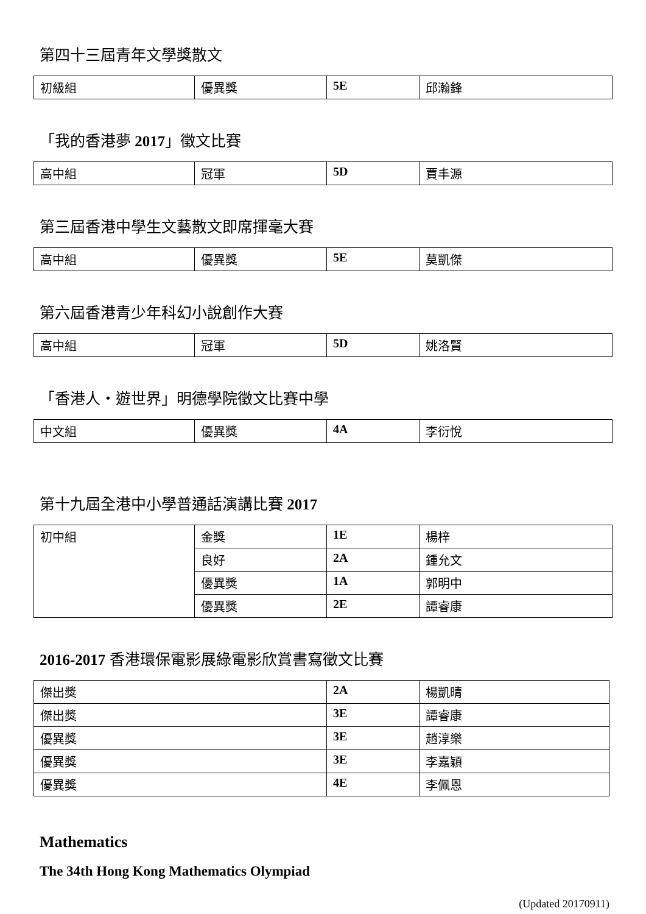第四十三屆青年文學獎散文
| 初級組 | 優異獎 | 5E | 邱瀚鋒 |
「我的香港夢 2017」徵文比賽
| 高中組 | 冠軍 | 5D | 賈丰源 |
第三屆香港中學生文藝散文即席揮毫大賽
| 高中組 | 優異獎 | 5E | 莫凱傑 |
第六屆香港青少年科幻小說創作大賽
| 高中組 | 冠軍 | 5D | 姚洛賢 |
「香港人・遊世界」明德學院徵文比賽中學
| 中文組 | 優異獎 | 4A | 李衍悅 |
第十九屆全港中小學普通話演講比賽 2017
| 初中組 | 金獎 | 1E | 楊梓 |
| | 良好 | 2A | 鍾允文 |
| | 優異獎 | 1A | 郭明中 |
| | 優異獎 | 2E | 譚睿康 |
2016-2017 香港環保電影展綠電影欣賞書寫徵文比賽
| 傑出獎 | 2A | 楊凱晴 |
| 傑出獎 | 3E | 譚睿康 |
| 優異獎 | 3E | 趙淳樂 |
| 優異獎 | 3E | 李嘉穎 |
| 優異獎 | 4E | 李佩恩 |
Mathematics
The 34th Hong Kong Mathematics Olympiad
(Updated 20170911)